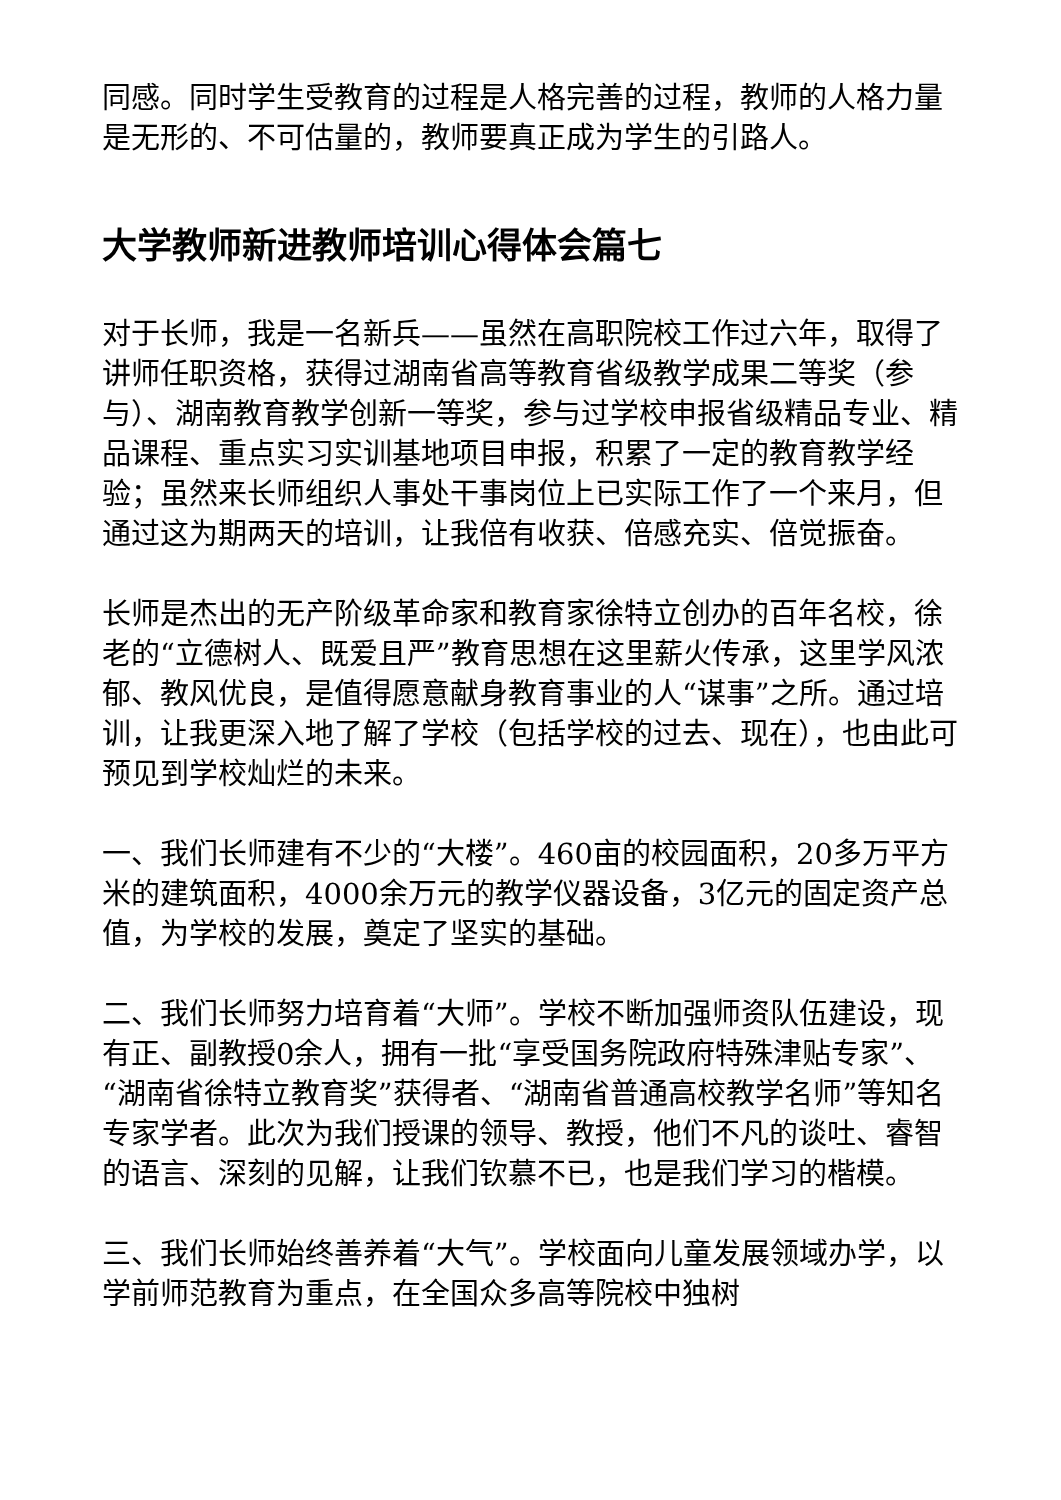同感。同时学生受教育的过程是人格完善的过程，教师的人格力量是无形的、不可估量的，教师要真正成为学生的引路人。
大学教师新进教师培训心得体会篇七
对于长师，我是一名新兵——虽然在高职院校工作过六年，取得了讲师任职资格，获得过湖南省高等教育省级教学成果二等奖（参与）、湖南教育教学创新一等奖，参与过学校申报省级精品专业、精品课程、重点实习实训基地项目申报，积累了一定的教育教学经验；虽然来长师组织人事处干事岗位上已实际工作了一个来月，但通过这为期两天的培训，让我倍有收获、倍感充实、倍觉振奋。
长师是杰出的无产阶级革命家和教育家徐特立创办的百年名校，徐老的“立德树人、既爱且严”教育思想在这里薪火传承，这里学风浓郁、教风优良，是值得愿意献身教育事业的人“谋事”之所。通过培训，让我更深入地了解了学校（包括学校的过去、现在），也由此可预见到学校灿烂的未来。
一、我们长师建有不少的“大楼”。460亩的校园面积，20多万平方米的建筑面积，4000余万元的教学仪器设备，3亿元的固定资产总值，为学校的发展，奠定了坚实的基础。
二、我们长师努力培育着“大师”。学校不断加强师资队伍建设，现有正、副教授0余人，拥有一批“享受国务院政府特殊津贴专家”、“湖南省徐特立教育奖”获得者、“湖南省普通高校教学名师”等知名专家学者。此次为我们授课的领导、教授，他们不凡的谈吐、睿智的语言、深刻的见解，让我们钦慕不已，也是我们学习的楷模。
三、我们长师始终善养着“大气”。学校面向儿童发展领域办学，以学前师范教育为重点，在全国众多高等院校中独树